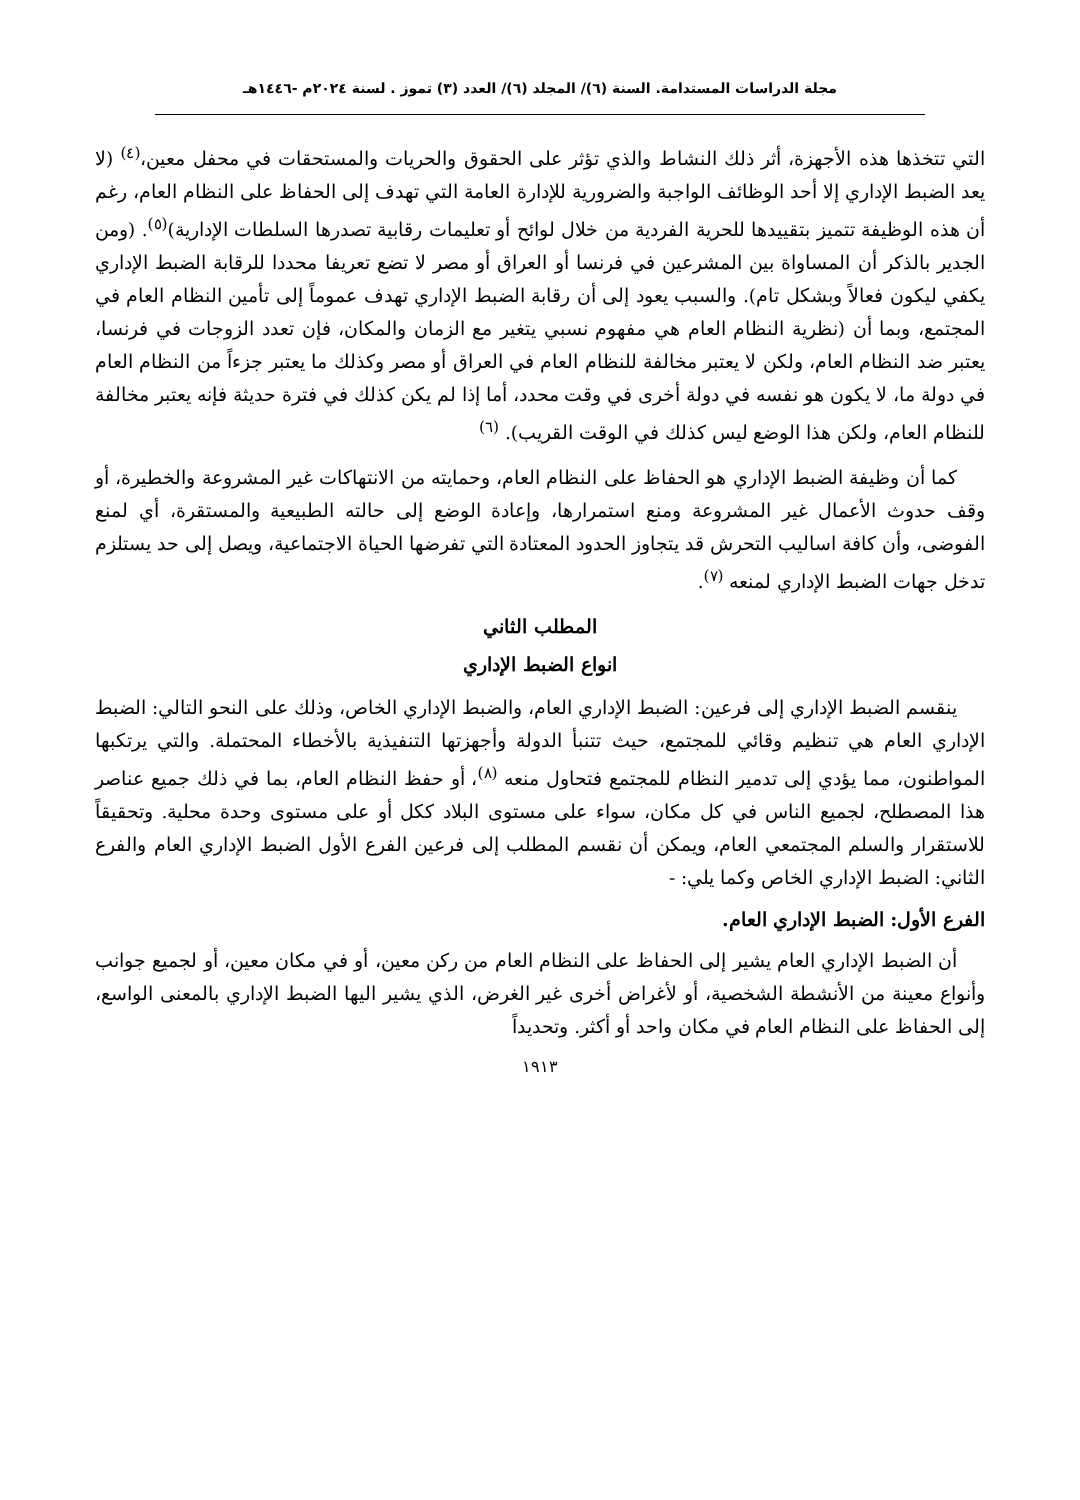مجلة الدراسات المستدامة. السنة (٦)/ المجلد (٦)/ العدد (٣) تموز . لسنة ٢٠٢٤م -١٤٤٦هـ
التي تتخذها هذه الأجهزة، أثر ذلك النشاط والذي تؤثر على الحقوق والحريات والمستحقات في محفل معين،<sup>(٤)</sup> (لا يعد الضبط الإداري إلا أحد الوظائف الواجبة والضرورية للإدارة العامة التي تهدف إلى الحفاظ على النظام العام، رغم أن هذه الوظيفة تتميز بتقييدها للحرية الفردية من خلال لوائح أو تعليمات رقابية تصدرها السلطات الإدارية)<sup>(٥)</sup>. (ومن الجدير بالذكر أن المساواة بين المشرعين في فرنسا أو العراق أو مصر لا تضع تعريفا محددا للرقابة الضبط الإداري يكفي ليكون فعالاً وبشكل تام). والسبب يعود إلى أن رقابة الضبط الإداري تهدف عموماً إلى تأمين النظام العام في المجتمع، وبما أن (نظرية النظام العام هي مفهوم نسبي يتغير مع الزمان والمكان، فإن تعدد الزوجات في فرنسا، يعتبر ضد النظام العام، ولكن لا يعتبر مخالفة للنظام العام في العراق أو مصر وكذلك ما يعتبر جزءاً من النظام العام في دولة ما، لا يكون هو نفسه في دولة أخرى في وقت محدد، أما إذا لم يكن كذلك في فترة حديثة فإنه يعتبر مخالفة للنظام العام، ولكن هذا الوضع ليس كذلك في الوقت القريب). <sup>(٦)</sup>
كما أن وظيفة الضبط الإداري هو الحفاظ على النظام العام، وحمايته من الانتهاكات غير المشروعة والخطيرة، أو وقف حدوث الأعمال غير المشروعة ومنع استمرارها، وإعادة الوضع إلى حالته الطبيعية والمستقرة، أي لمنع الفوضى، وأن كافة اساليب التحرش قد يتجاوز الحدود المعتادة التي تفرضها الحياة الاجتماعية، ويصل إلى حد يستلزم تدخل جهات الضبط الإداري لمنعه <sup>(٧)</sup>.
المطلب الثاني
انواع الضبط الإداري
ينقسم الضبط الإداري إلى فرعين: الضبط الإداري العام، والضبط الإداري الخاص، وذلك على النحو التالي: الضبط الإداري العام هي تنظيم وقائي للمجتمع، حيث تتنبأ الدولة وأجهزتها التنفيذية بالأخطاء المحتملة. والتي يرتكبها المواطنون، مما يؤدي إلى تدمير النظام للمجتمع فتحاول منعه <sup>(٨)</sup>، أو حفظ النظام العام، بما في ذلك جميع عناصر هذا المصطلح، لجميع الناس في كل مكان، سواء على مستوى البلاد ككل أو على مستوى وحدة محلية. وتحقيقاً للاستقرار والسلم المجتمعي العام، ويمكن أن نقسم المطلب إلى فرعين الفرع الأول الضبط الإداري العام والفرع الثاني: الضبط الإداري الخاص وكما يلي: -
الفرع الأول: الضبط الإداري العام.
أن الضبط الإداري العام يشير إلى الحفاظ على النظام العام من ركن معين، أو في مكان معين، أو لجميع جوانب وأنواع معينة من الأنشطة الشخصية، أو لأغراض أخرى غير الغرض، الذي يشير اليها الضبط الإداري بالمعنى الواسع، إلى الحفاظ على النظام العام في مكان واحد أو أكثر. وتحديداً
١٩١٣